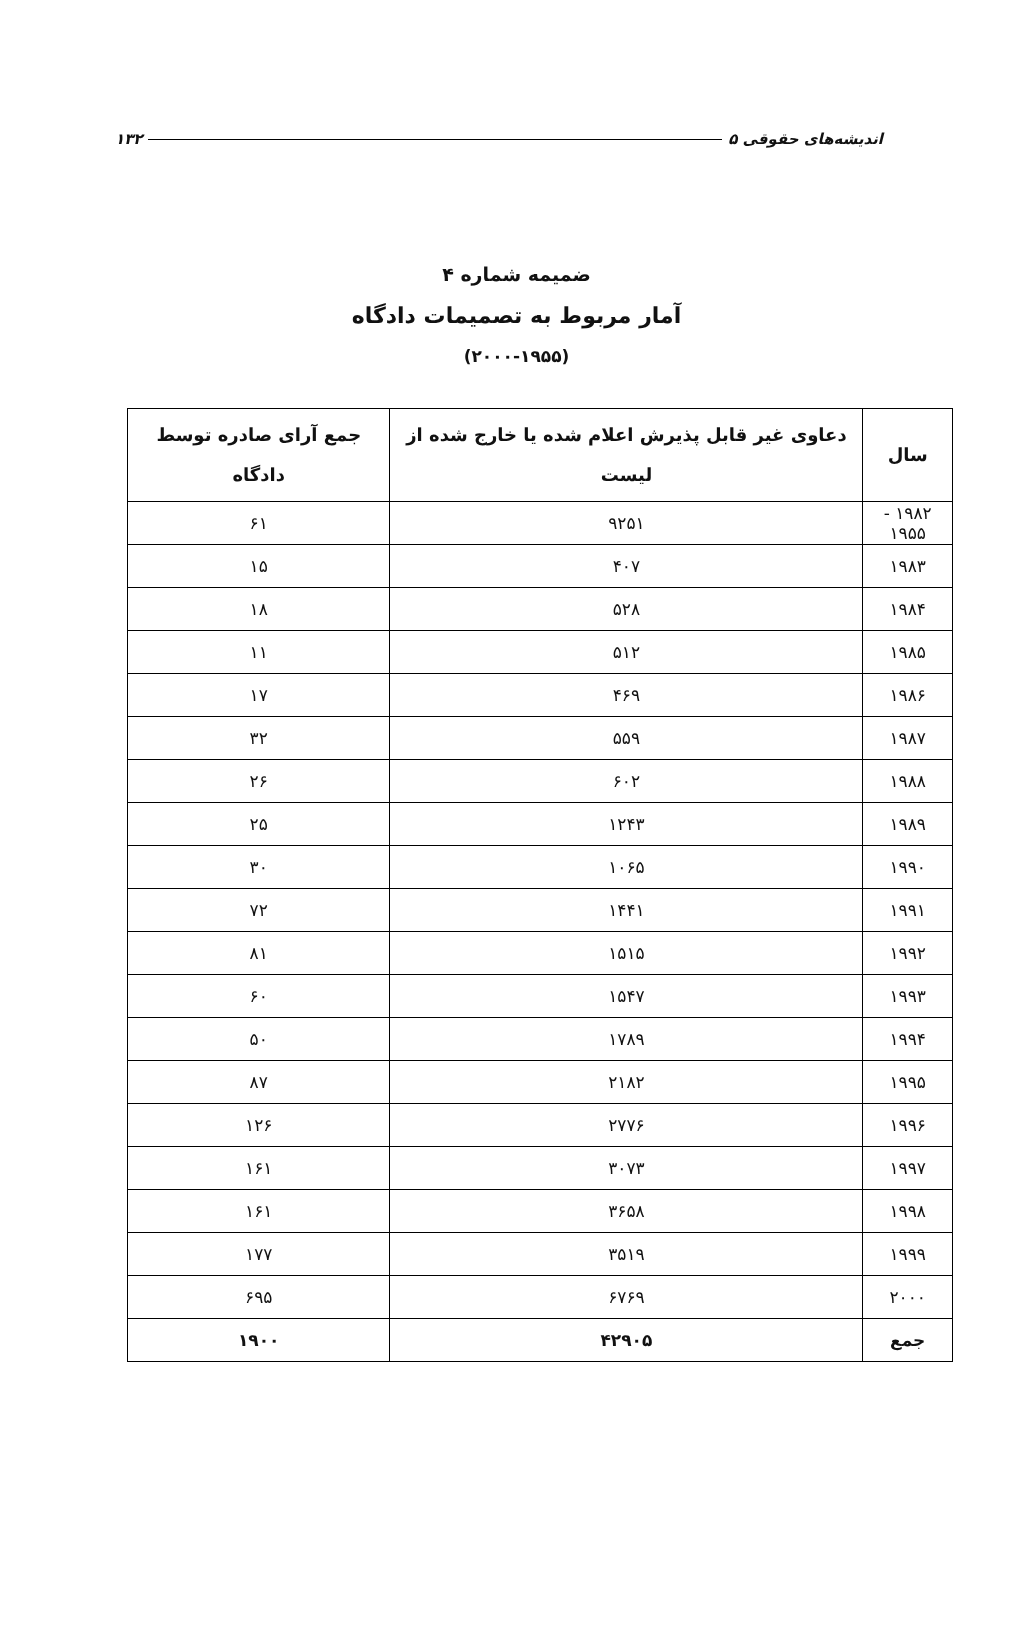اندیشه‌های حقوقی ۵ ۱۳۲
ضمیمه شماره ۴
آمار مربوط به تصمیمات دادگاه
(۲۰۰۰-۱۹۵۵)
| سال | دعاوی غیر قابل پذیرش اعلام شده یا خارج شده از لیست | جمع آرای صادره توسط دادگاه |
| --- | --- | --- |
| ۱۹۸۲ - ۱۹۵۵ | ۹۲۵۱ | ۶۱ |
| ۱۹۸۳ | ۴۰۷ | ۱۵ |
| ۱۹۸۴ | ۵۲۸ | ۱۸ |
| ۱۹۸۵ | ۵۱۲ | ۱۱ |
| ۱۹۸۶ | ۴۶۹ | ۱۷ |
| ۱۹۸۷ | ۵۵۹ | ۳۲ |
| ۱۹۸۸ | ۶۰۲ | ۲۶ |
| ۱۹۸۹ | ۱۲۴۳ | ۲۵ |
| ۱۹۹۰ | ۱۰۶۵ | ۳۰ |
| ۱۹۹۱ | ۱۴۴۱ | ۷۲ |
| ۱۹۹۲ | ۱۵۱۵ | ۸۱ |
| ۱۹۹۳ | ۱۵۴۷ | ۶۰ |
| ۱۹۹۴ | ۱۷۸۹ | ۵۰ |
| ۱۹۹۵ | ۲۱۸۲ | ۸۷ |
| ۱۹۹۶ | ۲۷۷۶ | ۱۲۶ |
| ۱۹۹۷ | ۳۰۷۳ | ۱۶۱ |
| ۱۹۹۸ | ۳۶۵۸ | ۱۶۱ |
| ۱۹۹۹ | ۳۵۱۹ | ۱۷۷ |
| ۲۰۰۰ | ۶۷۶۹ | ۶۹۵ |
| جمع | ۴۲۹۰۵ | ۱۹۰۰ |